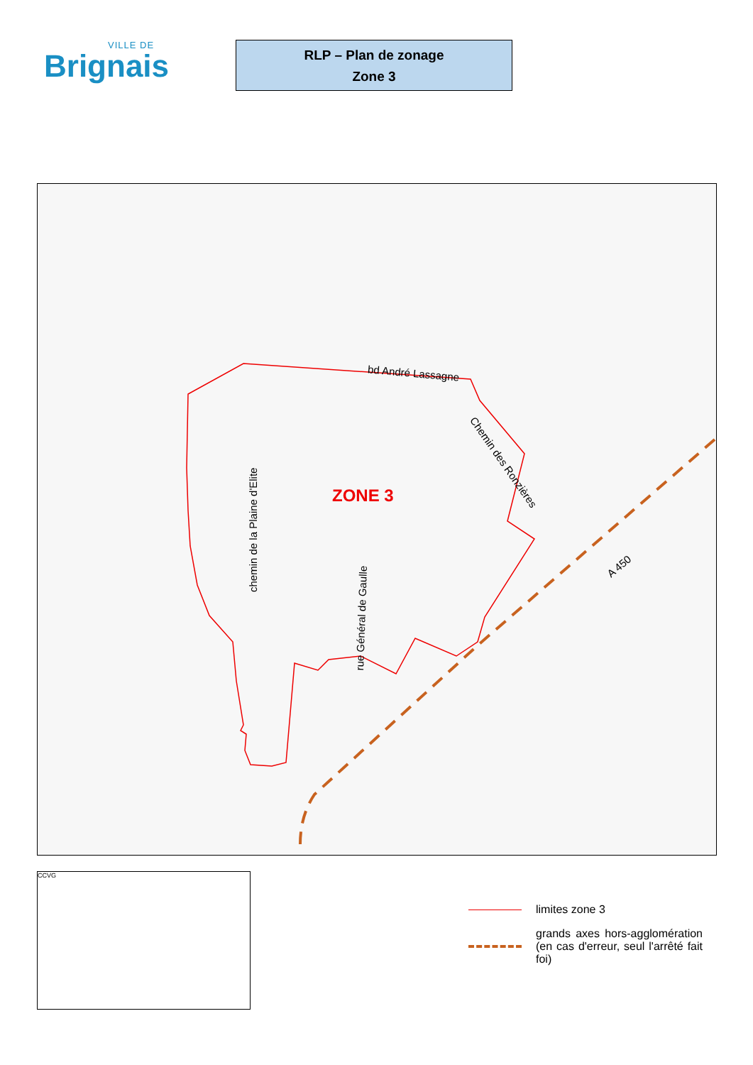VILLE DE
Brignais
RLP – Plan de zonage
Zone 3
bd André Lassagne
Chemin des Ronzières
chemin de la Plaine d'Elite
rue Général de Gaulle
A 450
ZONE 3
CCVG
limites zone 3
grands axes hors-agglomération (en cas d'erreur, seul l'arrêté fait foi)